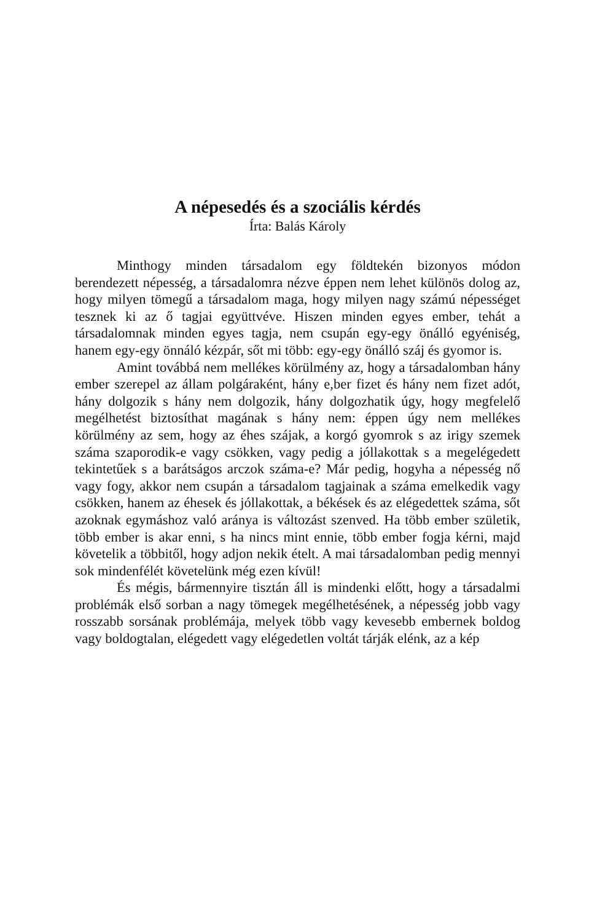A népesedés és a szociális kérdés
Írta: Balás Károly
Minthogy minden társadalom egy földtekén bizonyos módon berendezett népesség, a társadalomra nézve éppen nem lehet különös dolog az, hogy milyen tömegű a társadalom maga, hogy milyen nagy számú népességet tesznek ki az ő tagjai együttvéve. Hiszen minden egyes ember, tehát a társadalomnak minden egyes tagja, nem csupán egy-egy önálló egyéniség, hanem egy-egy önnáló kézpár, sőt mi több: egy-egy önálló száj és gyomor is.
Amint továbbá nem mellékes körülmény az, hogy a társadalomban hány ember szerepel az állam polgáraként, hány e,ber fizet és hány nem fizet adót, hány dolgozik s hány nem dolgozik, hány dolgozhatik úgy, hogy megfelelő megélhetést biztosíthat magának s hány nem: éppen úgy nem mellékes körülmény az sem, hogy az éhes szájak, a korgó gyomrok s az irigy szemek száma szaporodik-e vagy csökken, vagy pedig a jóllakottak s a megelégedett tekintetűek s a barátságos arczok száma-e? Már pedig, hogyha a népesség nő vagy fogy, akkor nem csupán a társadalom tagjainak a száma emelkedik vagy csökken, hanem az éhesek és jóllakottak, a békések és az elégedettek száma, sőt azoknak egymáshoz való aránya is változást szenved. Ha több ember születik, több ember is akar enni, s ha nincs mint ennie, több ember fogja kérni, majd követelik a többitől, hogy adjon nekik ételt. A mai társadalomban pedig mennyi sok mindenfélét követelünk még ezen kívül!
És mégis, bármennyire tisztán áll is mindenki előtt, hogy a társadalmi problémák első sorban a nagy tömegek megélhetésének, a népesség jobb vagy rosszabb sorsának problémája, melyek több vagy kevesebb embernek boldog vagy boldogtalan, elégedett vagy elégedetlen voltát tárják elénk, az a kép